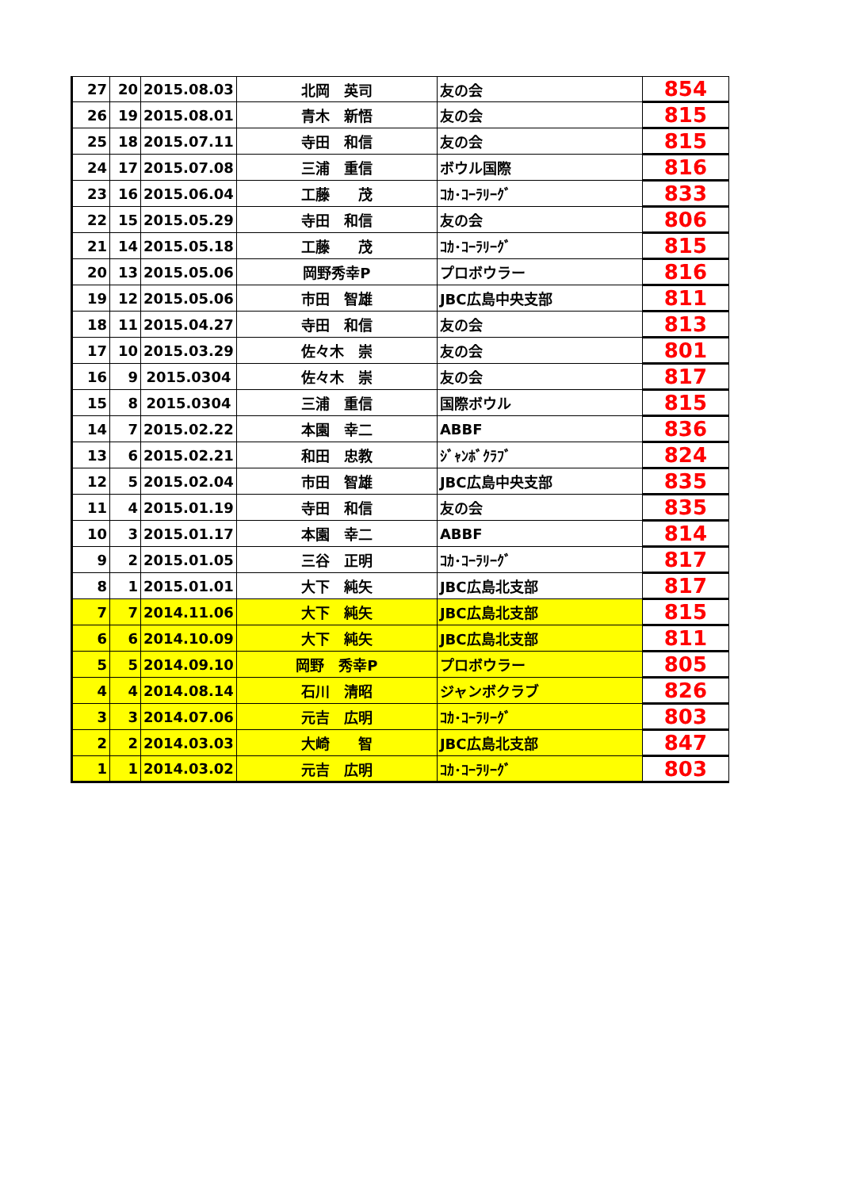| 27 | 20 | 2015.08.03 | 北岡 英司 | 友の会 | 854 |
| 26 | 19 | 2015.08.01 | 青木 新悟 | 友の会 | 815 |
| 25 | 18 | 2015.07.11 | 寺田 和信 | 友の会 | 815 |
| 24 | 17 | 2015.07.08 | 三浦 重信 | ボウル国際 | 816 |
| 23 | 16 | 2015.06.04 | 工藤 茂 | ｺｶ･ｺｰﾗﾘｰｸﾞ | 833 |
| 22 | 15 | 2015.05.29 | 寺田 和信 | 友の会 | 806 |
| 21 | 14 | 2015.05.18 | 工藤 茂 | ｺｶ･ｺｰﾗﾘｰｸﾞ | 815 |
| 20 | 13 | 2015.05.06 | 岡野秀幸P | プロボウラー | 816 |
| 19 | 12 | 2015.05.06 | 市田 智雄 | JBC広島中央支部 | 811 |
| 18 | 11 | 2015.04.27 | 寺田 和信 | 友の会 | 813 |
| 17 | 10 | 2015.03.29 | 佐々木 崇 | 友の会 | 801 |
| 16 | 9 | 2015.0304 | 佐々木 崇 | 友の会 | 817 |
| 15 | 8 | 2015.0304 | 三浦 重信 | 国際ボウル | 815 |
| 14 | 7 | 2015.02.22 | 本園 幸二 | ABBF | 836 |
| 13 | 6 | 2015.02.21 | 和田 忠教 | ｼﾞｬﾝﾎﾞｸﾗﾌﾞ | 824 |
| 12 | 5 | 2015.02.04 | 市田 智雄 | JBC広島中央支部 | 835 |
| 11 | 4 | 2015.01.19 | 寺田 和信 | 友の会 | 835 |
| 10 | 3 | 2015.01.17 | 本園 幸二 | ABBF | 814 |
| 9 | 2 | 2015.01.05 | 三谷 正明 | ｺｶ･ｺｰﾗﾘｰｸﾞ | 817 |
| 8 | 1 | 2015.01.01 | 大下 純矢 | JBC広島北支部 | 817 |
| 7 | 7 | 2014.11.06 | 大下 純矢 | JBC広島北支部 | 815 |
| 6 | 6 | 2014.10.09 | 大下 純矢 | JBC広島北支部 | 811 |
| 5 | 5 | 2014.09.10 | 岡野 秀幸P | プロボウラー | 805 |
| 4 | 4 | 2014.08.14 | 石川 清昭 | ジャンボクラブ | 826 |
| 3 | 3 | 2014.07.06 | 元吉 広明 | ｺｶ･ｺｰﾗﾘｰｸﾞ | 803 |
| 2 | 2 | 2014.03.03 | 大崎 智 | JBC広島北支部 | 847 |
| 1 | 1 | 2014.03.02 | 元吉 広明 | ｺｶ･ｺｰﾗﾘｰｸﾞ | 803 |